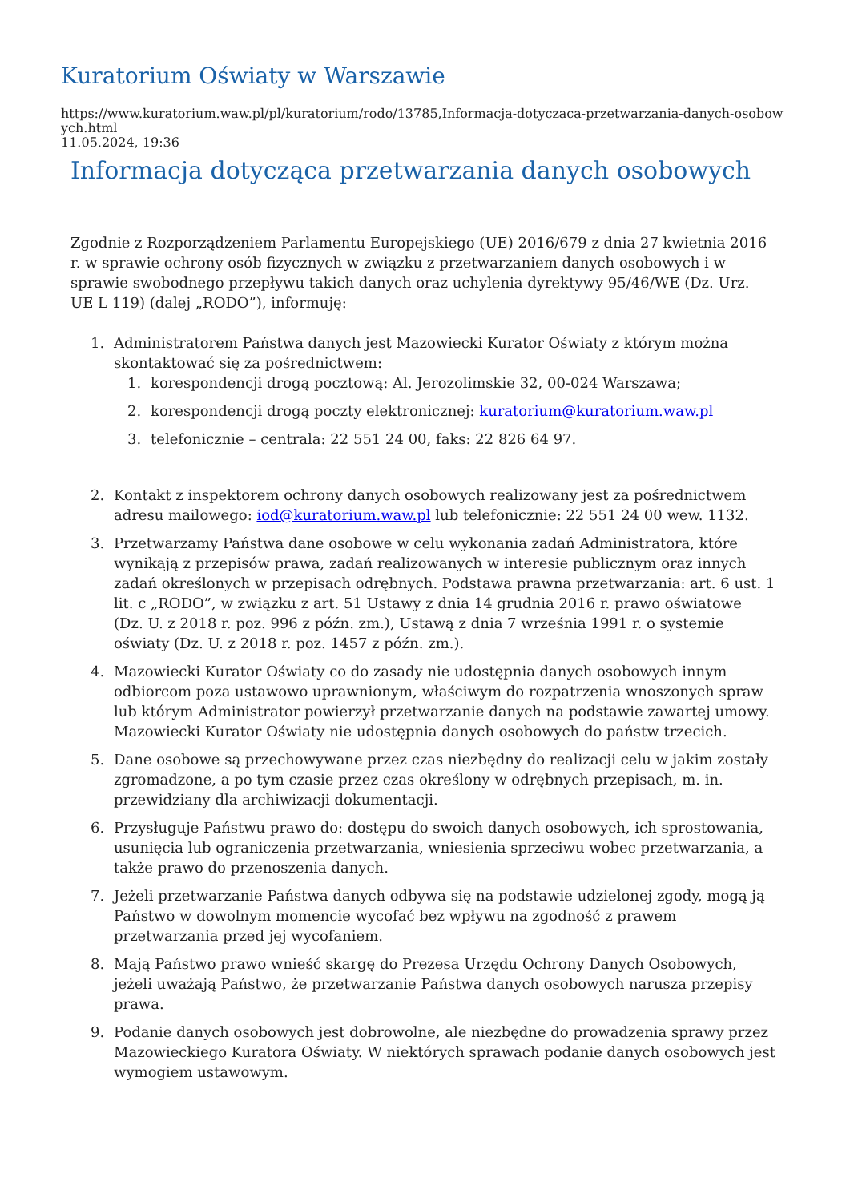Kuratorium Oświaty w Warszawie
https://www.kuratorium.waw.pl/pl/kuratorium/rodo/13785,Informacja-dotyczaca-przetwarzania-danych-osobowych.html
11.05.2024, 19:36
Informacja dotycząca przetwarzania danych osobowych
Zgodnie z Rozporządzeniem Parlamentu Europejskiego (UE) 2016/679 z dnia 27 kwietnia 2016 r. w sprawie ochrony osób fizycznych w związku z przetwarzaniem danych osobowych i w sprawie swobodnego przepływu takich danych oraz uchylenia dyrektywy 95/46/WE (Dz. Urz. UE L 119) (dalej „RODO”), informuję:
1. Administratorem Państwa danych jest Mazowiecki Kurator Oświaty z którym można skontaktować się za pośrednictwem:
1. korespondencji drogą pocztową: Al. Jerozolimskie 32, 00-024 Warszawa;
2. korespondencji drogą poczty elektronicznej: kuratorium@kuratorium.waw.pl
3. telefonicznie – centrala: 22 551 24 00, faks: 22 826 64 97.
2. Kontakt z inspektorem ochrony danych osobowych realizowany jest za pośrednictwem adresu mailowego: iod@kuratorium.waw.pl lub telefonicznie: 22 551 24 00 wew. 1132.
3. Przetwarzamy Państwa dane osobowe w celu wykonania zadań Administratora, które wynikają z przepisów prawa, zadań realizowanych w interesie publicznym oraz innych zadań określonych w przepisach odrębnych. Podstawa prawna przetwarzania: art. 6 ust. 1 lit. c „RODO”, w związku z art. 51 Ustawy z dnia 14 grudnia 2016 r. prawo oświatowe (Dz. U. z 2018 r. poz. 996 z późn. zm.), Ustawą z dnia 7 września 1991 r. o systemie oświaty (Dz. U. z 2018 r. poz. 1457 z późn. zm.).
4. Mazowiecki Kurator Oświaty co do zasady nie udostępnia danych osobowych innym odbiorcom poza ustawowo uprawnionym, właściwym do rozpatrzenia wnoszonych spraw lub którym Administrator powierzył przetwarzanie danych na podstawie zawartej umowy. Mazowiecki Kurator Oświaty nie udostępnia danych osobowych do państw trzecich.
5. Dane osobowe są przechowywane przez czas niezbędny do realizacji celu w jakim zostały zgromadzone, a po tym czasie przez czas określony w odrębnych przepisach, m. in. przewidziany dla archiwizacji dokumentacji.
6. Przysługuje Państwu prawo do: dostępu do swoich danych osobowych, ich sprostowania, usunięcia lub ograniczenia przetwarzania, wniesienia sprzeciwu wobec przetwarzania, a także prawo do przenoszenia danych.
7. Jeżeli przetwarzanie Państwa danych odbywa się na podstawie udzielonej zgody, mogą ją Państwo w dowolnym momencie wycofać bez wpływu na zgodność z prawem przetwarzania przed jej wycofaniem.
8. Mają Państwo prawo wnieść skargę do Prezesa Urzędu Ochrony Danych Osobowych, jeżeli uważają Państwo, że przetwarzanie Państwa danych osobowych narusza przepisy prawa.
9. Podanie danych osobowych jest dobrowolne, ale niezbędne do prowadzenia sprawy przez Mazowieckiego Kuratora Oświaty. W niektórych sprawach podanie danych osobowych jest wymogiem ustawowym.